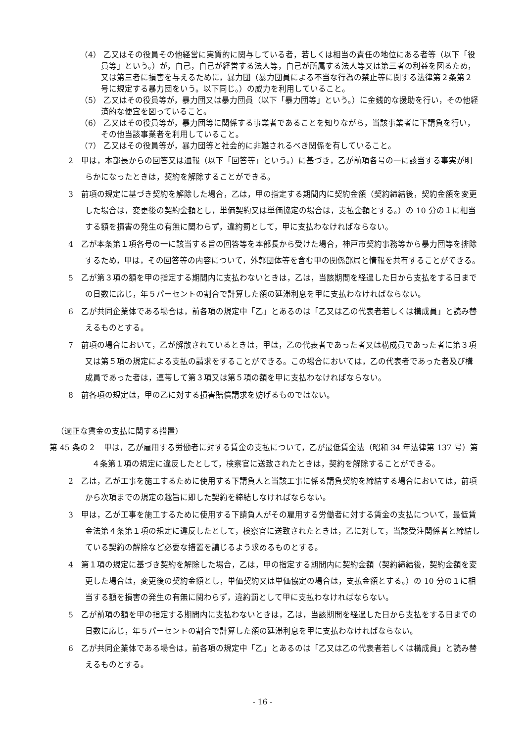（4） 乙又はその役員その他経営に実質的に関与している者，若しくは相当の責任の地位にある者等（以下「役員等」という。）が，自己，自己が経営する法人等，自己が所属する法人等又は第三者の利益を図るため，又は第三者に損害を与えるために，暴力団（暴力団員による不当な行為の禁止等に関する法律第２条第２号に規定する暴力団をいう。以下同じ。）の威力を利用していること。
（5） 乙又はその役員等が，暴力団又は暴力団員（以下「暴力団等」という。）に金銭的な援助を行い，その他経済的な便宜を図っていること。
（6） 乙又はその役員等が，暴力団等に関係する事業者であることを知りながら，当該事業者に下請負を行い，その他当該事業者を利用していること。
（7） 乙又はその役員等が，暴力団等と社会的に非難されるべき関係を有していること。
2　甲は，本部長からの回答又は通報（以下「回答等」という。）に基づき，乙が前項各号の一に該当する事実が明らかになったときは，契約を解除することができる。
3　前項の規定に基づき契約を解除した場合，乙は，甲の指定する期間内に契約金額（契約締結後，契約金額を変更した場合は，変更後の契約金額とし，単価契約又は単価協定の場合は，支払金額とする。）の 10 分の１に相当する額を損害の発生の有無に関わらず，違約罰として，甲に支払わなければならない。
4　乙が本条第１項各号の一に該当する旨の回答等を本部長から受けた場合，神戸市契約事務等から暴力団等を排除するため，甲は，その回答等の内容について，外郭団体等を含む甲の関係部局と情報を共有することができる。
5　乙が第３項の額を甲の指定する期間内に支払わないときは，乙は，当該期間を経過した日から支払をする日までの日数に応じ，年５パーセントの割合で計算した額の延滞利息を甲に支払わなければならない。
6　乙が共同企業体である場合は，前各項の規定中「乙」とあるのは「乙又は乙の代表者若しくは構成員」と読み替えるものとする。
7　前項の場合において，乙が解散されているときは，甲は，乙の代表者であった者又は構成員であった者に第３項又は第５項の規定による支払の請求をすることができる。この場合においては，乙の代表者であった者及び構成員であった者は，連帯して第３項又は第５項の額を甲に支払わなければならない。
8　前各項の規定は，甲の乙に対する損害賠償請求を妨げるものではない。
（適正な賃金の支払に関する措置）
第 45 条の２　甲は，乙が雇用する労働者に対する賃金の支払について，乙が最低賃金法（昭和 34 年法律第 137 号）第４条第１項の規定に違反したとして，検察官に送致されたときは，契約を解除することができる。
2　乙は，乙が工事を施工するために使用する下請負人と当該工事に係る請負契約を締結する場合においては，前項から次項までの規定の趣旨に即した契約を締結しなければならない。
3　甲は，乙が工事を施工するために使用する下請負人がその雇用する労働者に対する賃金の支払について，最低賃金法第４条第１項の規定に違反したとして，検察官に送致されたときは，乙に対して，当該受注関係者と締結している契約の解除など必要な措置を講じるよう求めるものとする。
4　第１項の規定に基づき契約を解除した場合，乙は，甲の指定する期間内に契約金額（契約締結後，契約金額を変更した場合は，変更後の契約金額とし，単価契約又は単価協定の場合は，支払金額とする。）の 10 分の１に相当する額を損害の発生の有無に関わらず，違約罰として甲に支払わなければならない。
5　乙が前項の額を甲の指定する期間内に支払わないときは，乙は，当該期間を経過した日から支払をする日までの日数に応じ，年５パーセントの割合で計算した額の延滞利息を甲に支払わなければならない。
6　乙が共同企業体である場合は，前各項の規定中「乙」とあるのは「乙又は乙の代表者若しくは構成員」と読み替えるものとする。
- 16 -